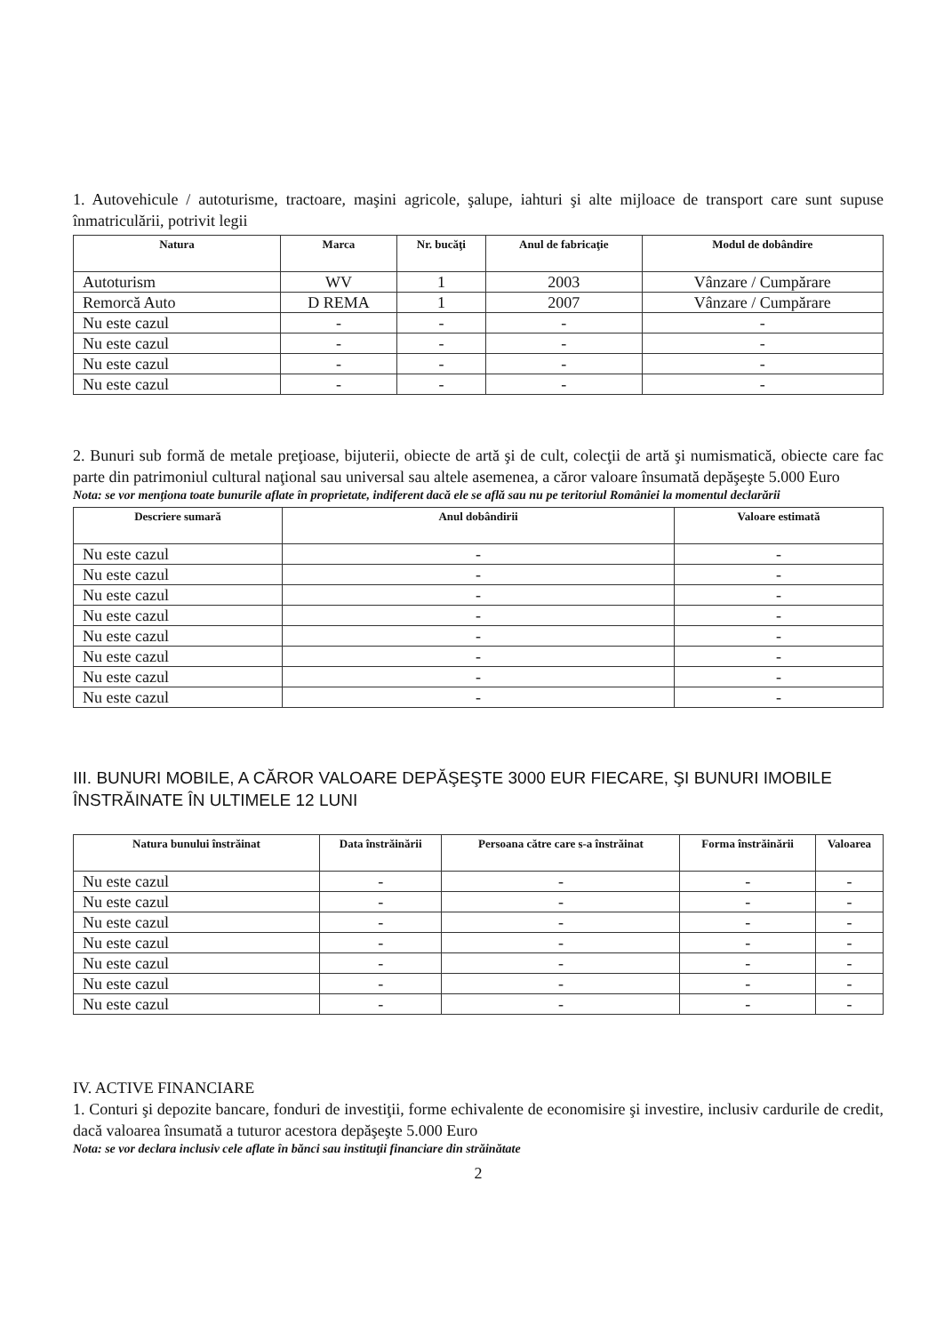1. Autovehicule / autoturisme, tractoare, maşini agricole, şalupe, iahturi şi alte mijloace de transport care sunt supuse înmatriculării, potrivit legii
| Natura | Marca | Nr. bucăţi | Anul de fabricaţie | Modul de dobândire |
| --- | --- | --- | --- | --- |
| Autoturism | WV | 1 | 2003 | Vânzare / Cumpărare |
| Remorcă Auto | D REMA | 1 | 2007 | Vânzare / Cumpărare |
| Nu este cazul | - | - | - | - |
| Nu este cazul | - | - | - | - |
| Nu este cazul | - | - | - | - |
| Nu este cazul | - | - | - | - |
2. Bunuri sub formă de metale preţioase, bijuterii, obiecte de artă şi de cult, colecţii de artă şi numismatică, obiecte care fac parte din patrimoniul cultural naţional sau universal sau altele asemenea, a căror valoare însumată depăşeşte 5.000 Euro
Nota: se vor menţiona toate bunurile aflate în proprietate, indiferent dacă ele se află sau nu pe teritoriul României la momentul declarării
| Descriere sumară | Anul dobândirii | Valoare estimată |
| --- | --- | --- |
| Nu este cazul | - | - |
| Nu este cazul | - | - |
| Nu este cazul | - | - |
| Nu este cazul | - | - |
| Nu este cazul | - | - |
| Nu este cazul | - | - |
| Nu este cazul | - | - |
| Nu este cazul | - | - |
III. BUNURI MOBILE, A CĂROR VALOARE DEPĂŞEŞTE 3000 EUR FIECARE, ŞI BUNURI IMOBILE ÎNSTRĂINATE ÎN ULTIMELE 12 LUNI
| Natura bunului înstrăinat | Data înstrăinării | Persoana către care s-a înstrăinat | Forma înstrăinării | Valoarea |
| --- | --- | --- | --- | --- |
| Nu este cazul | - | - | - | - |
| Nu este cazul | - | - | - | - |
| Nu este cazul | - | - | - | - |
| Nu este cazul | - | - | - | - |
| Nu este cazul | - | - | - | - |
| Nu este cazul | - | - | - | - |
| Nu este cazul | - | - | - | - |
IV. ACTIVE FINANCIARE
1. Conturi şi depozite bancare, fonduri de investiţii, forme echivalente de economisire şi investire, inclusiv cardurile de credit, dacă valoarea însumată a tuturor acestora depăşeşte 5.000 Euro
Nota: se vor declara inclusiv cele aflate în bănci sau instituţii financiare din străinătate
2